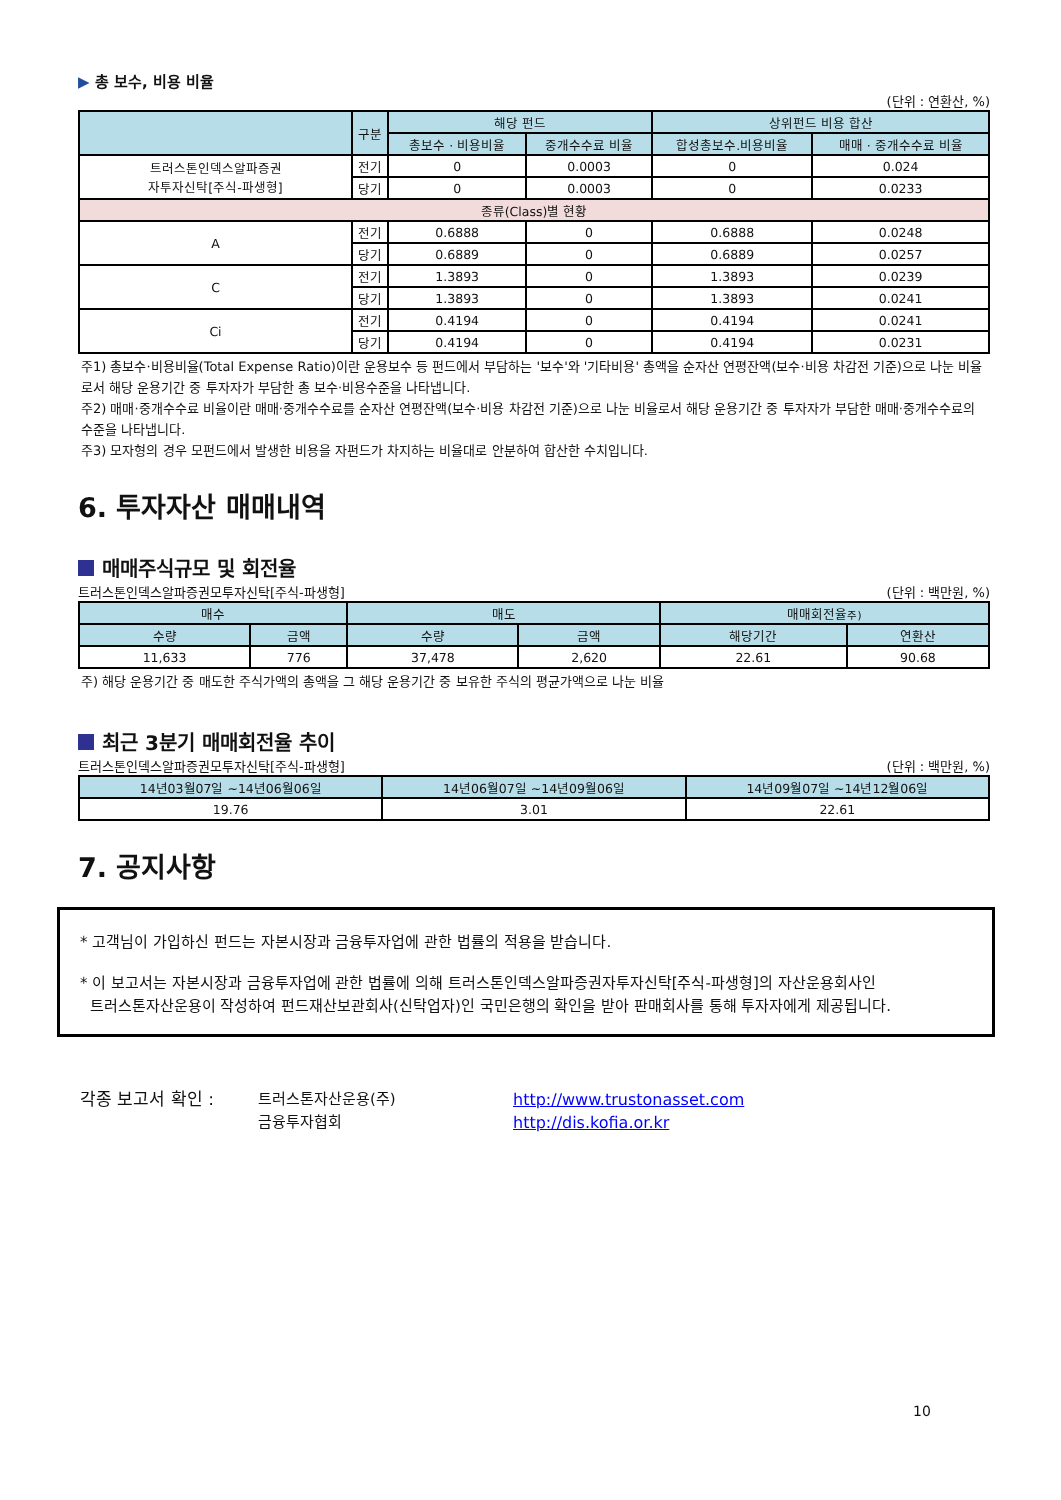▶ 총 보수, 비용 비율
(단위 : 연환산, %)
| | 구분 | 해당 펀드 | | 상위펀드 비용 합산 | |
| --- | --- | --- | --- | --- | --- |
| | | 총보수 · 비용비율 | 중개수수료 비율 | 합성총보수.비용비율 | 매매 · 중개수수료 비율 |
| 트러스톤인덱스알파증권 자투자신탁[주식-파생형] | 전기 | 0 | 0.0003 | 0 | 0.024 |
| | 당기 | 0 | 0.0003 | 0 | 0.0233 |
| 종류(Class)별 현황 | | | | | |
| A | 전기 | 0.6888 | 0 | 0.6888 | 0.0248 |
| | 당기 | 0.6889 | 0 | 0.6889 | 0.0257 |
| C | 전기 | 1.3893 | 0 | 1.3893 | 0.0239 |
| | 당기 | 1.3893 | 0 | 1.3893 | 0.0241 |
| Ci | 전기 | 0.4194 | 0 | 0.4194 | 0.0241 |
| | 당기 | 0.4194 | 0 | 0.4194 | 0.0231 |
주1) 총보수·비용비율(Total Expense Ratio)이란 운용보수 등 펀드에서 부담하는 '보수'와 '기타비용' 총액을 순자산 연평잔액(보수·비용 차감전 기준)으로 나눈 비율로서 해당 운용기간 중 투자자가 부담한 총 보수·비용수준을 나타냅니다.
주2) 매매·중개수수료 비율이란 매매·중개수수료를 순자산 연평잔액(보수·비용 차감전 기준)으로 나눈 비율로서 해당 운용기간 중 투자자가 부담한 매매·중개수수료의 수준을 나타냅니다.
주3) 모자형의 경우 모펀드에서 발생한 비용을 자펀드가 차지하는 비율대로 안분하여 합산한 수치입니다.
6. 투자자산 매매내역
매매주식규모 및 회전율
트러스톤인덱스알파증권모투자신탁[주식-파생형] (단위 : 백만원, %)
| 매수 | | 매도 | | 매매회전율 주) | |
| --- | --- | --- | --- | --- | --- |
| 수량 | 금액 | 수량 | 금액 | 해당기간 | 연환산 |
| 11,633 | 776 | 37,478 | 2,620 | 22.61 | 90.68 |
주) 해당 운용기간 중 매도한 주식가액의 총액을 그 해당 운용기간 중 보유한 주식의 평균가액으로 나눈 비율
최근 3분기 매매회전율 추이
트러스톤인덱스알파증권모투자신탁[주식-파생형] (단위 : 백만원, %)
| 14년03월07일 ~14년06월06일 | 14년06월07일 ~14년09월06일 | 14년09월07일 ~14년12월06일 |
| --- | --- | --- |
| 19.76 | 3.01 | 22.61 |
7. 공지사항
* 고객님이 가입하신 펀드는 자본시장과 금융투자업에 관한 법률의 적용을 받습니다.
* 이 보고서는 자본시장과 금융투자업에 관한 법률에 의해 트러스톤인덱스알파증권자투자신탁[주식-파생형]의 자산운용회사인
트러스톤자산운용이 작성하여 펀드재산보관회사(신탁업자)인 국민은행의 확인을 받아 판매회사를 통해 투자자에게 제공됩니다.
각종 보고서 확인 : 트러스톤자산운용(주)
금융투자협회
http://www.trustonasset.com
http://dis.kofia.or.kr
10